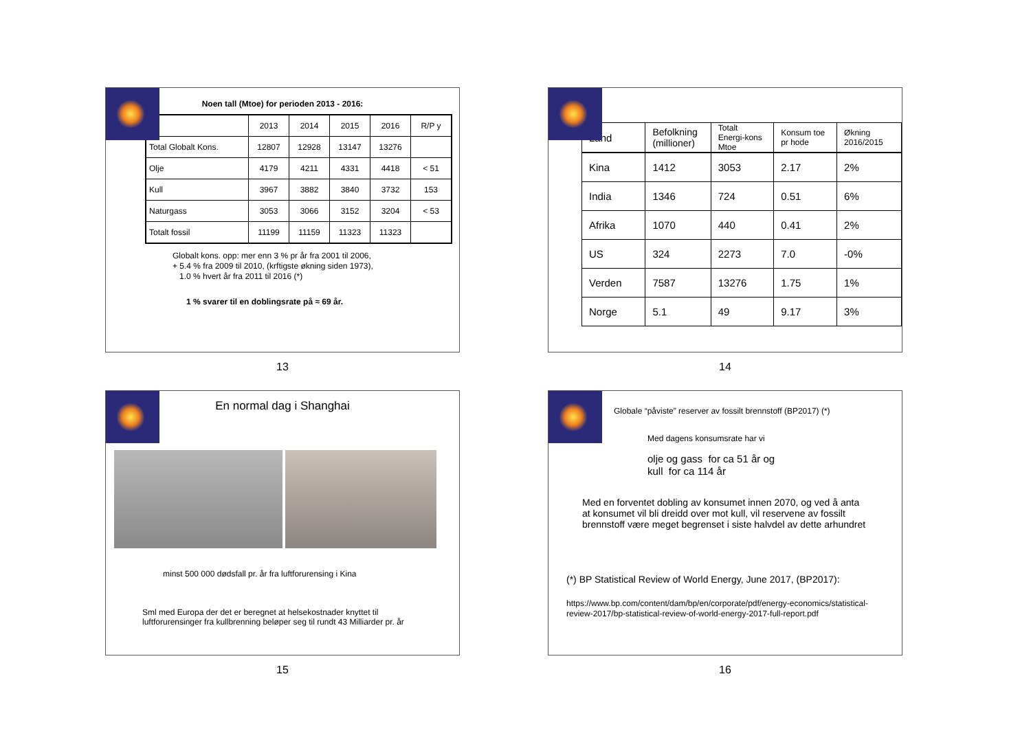Noen tall (Mtoe) for perioden 2013 - 2016:
| | 2013 | 2014 | 2015 | 2016 | R/P y |
| Total Globalt Kons. | 12807 | 12928 | 13147 | 13276 | |
| Olje | 4179 | 4211 | 4331 | 4418 | < 51 |
| Kull | 3967 | 3882 | 3840 | 3732 | 153 |
| Naturgass | 3053 | 3066 | 3152 | 3204 | < 53 |
| Totalt fossil | 11199 | 11159 | 11323 | 11323 | |
Globalt kons. opp: mer enn 3 % pr år fra 2001 til 2006,
+ 5.4 % fra 2009 til 2010, (krftigste økning siden 1973),
1.0 % hvert år fra 2011 til 2016 (*)
1 % svarer til en doblingsrate på ≈ 69 år.
13
| Land | Befolkning (millioner) | Totalt Energi-kons Mtoe | Konsum toe pr hode | Økning 2016/2015 |
| Kina | 1412 | 3053 | 2.17 | 2% |
| India | 1346 | 724 | 0.51 | 6% |
| Afrika | 1070 | 440 | 0.41 | 2% |
| US | 324 | 2273 | 7.0 | -0% |
| Verden | 7587 | 13276 | 1.75 | 1% |
| Norge | 5.1 | 49 | 9.17 | 3% |
14
En normal dag i Shanghai
minst 500 000 dødsfall pr. år fra luftforurensing i Kina
Sml med Europa der det er beregnet at helsekostnader knyttet til
luftforurensinger fra kullbrenning beløper seg til rundt 43 Milliarder pr. år
15
Globale “påviste” reserver av fossilt brennstoff (BP2017) (*)
Med dagens konsumsrate har vi
olje og gass for ca 51 år og
kull for ca 114 år
Med en forventet dobling av konsumet innen 2070, og ved å anta
at konsumet vil bli dreidd over mot kull, vil reservene av fossilt
brennstoff være meget begrenset i siste halvdel av dette arhundret
(*) BP Statistical Review of World Energy, June 2017, (BP2017):
https://www.bp.com/content/dam/bp/en/corporate/pdf/energy-economics/statistical-
review-2017/bp-statistical-review-of-world-energy-2017-full-report.pdf
16